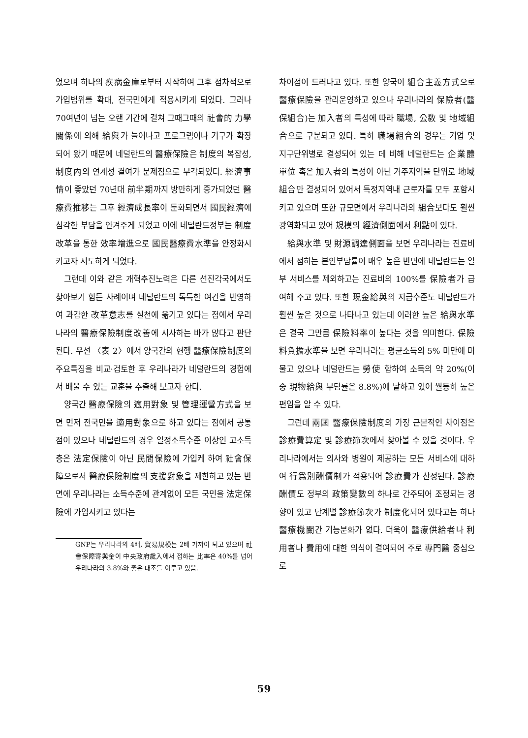었으며 하나의 疾病金庫로부터 시작하여 그후 점차적으로 가입범위를 확대, 전국민에게 적용시키게 되었다. 그러나 70여년이 넘는 오랜 기간에 걸쳐 그때그때의 社會的 力學關係에 의해 給與가 늘어나고 프로그램이나 기구가 확장되어 왔기 때문에 네덜란드의 醫療保險은 制度의 복잡성, 制度內의 연계성 결여가 문제점으로 부각되었다. 經濟事情이 좋았던 70년대 前半期까지 방만하게 증가되었던 醫療費推移는 그후 經濟成長率이 둔화되면서 國民經濟에 심각한 부담을 안겨주게 되었고 이에 네덜란드정부는 制度改革을 통한 效率增進으로 國民醫療費水準을 안정화시키고자 시도하게 되었다.
그런데 이와 같은 개혁추진노력은 다른 선진각국에서도 찾아보기 힘든 사례이며 네덜란드의 독특한 여건을 반영하여 과감한 改革意志를 실천에 옮기고 있다는 점에서 우리나라의 醫療保險制度改善에 시사하는 바가 많다고 판단된다. 우선 〈表 2〉에서 양국간의 현행 醫療保險制度의 주요특징을 비교·검토한 후 우리나라가 네덜란드의 경험에서 배울 수 있는 교훈을 추출해 보고자 한다.
양국간 醫療保險의 適用對象 및 管理運營方式을 보면 먼저 전국민을 適用對象으로 하고 있다는 점에서 공통점이 있으나 네덜란드의 경우 일정소득수준 이상인 고소득층은 法定保險이 아닌 民間保險에 가입케 하여 社會保障으로서 醫療保險制度의 支援對象을 제한하고 있는 반면에 우리나라는 소득수준에 관계없이 모든 국민을 法定保險에 가입시키고 있다는
GNP는 우리나라의 4배, 貿易規模는 2배 가까이 되고 있으며 社會保障寄與金이 中央政府歲入에서 점하는 比率은 40%를 넘어 우리나라의 3.8%와 좋은 대조를 이루고 있음.
차이점이 드러나고 있다. 또한 양국이 組合主義方式으로 醫療保險을 관리운영하고 있으나 우리나라의 保險者(醫保組合)는 加入者의 특성에 따라 職場, 公敎 및 地域組合으로 구분되고 있다. 특히 職場組合의 경우는 기업 및 지구단위별로 결성되어 있는 데 비해 네덜란드는 企業體單位 혹은 加入者의 특성이 아닌 거주지역을 단위로 地域組合만 결성되어 있어서 특정지역내 근로자를 모두 포함시키고 있으며 또한 규모면에서 우리나라의 組合보다도 훨씬 광역화되고 있어 規模의 經濟側面에서 利點이 있다.
給與水準 및 財源調達側面을 보면 우리나라는 진료비에서 점하는 본인부담률이 매우 높은 반면에 네덜란드는 일부 서비스를 제외하고는 진료비의 100%를 保險者가 급여해 주고 있다. 또한 現金給與의 지급수준도 네덜란드가 훨씬 높은 것으로 나타나고 있는데 이러한 높은 給與水準은 결국 그만큼 保險料率이 높다는 것을 의미한다. 保險料負擔水準을 보면 우리나라는 평균소득의 5% 미만에 머물고 있으나 네덜란드는 勞使 합하여 소득의 약 20%(이중 現物給與 부담률은 8.8%)에 달하고 있어 월등히 높은 편임을 알 수 있다.
그런데 兩國 醫療保險制度의 가장 근본적인 차이점은 診療費算定 및 診療節次에서 찾아볼 수 있을 것이다. 우리나라에서는 의사와 병원이 제공하는 모든 서비스에 대하여 行爲別酬價制가 적용되어 診療費가 산정된다. 診療酬價도 정부의 政策變數의 하나로 간주되어 조정되는 경향이 있고 단계별 診療節次가 制度化되어 있다고는 하나 醫療機關간 기능분화가 없다. 더욱이 醫療供給者나 利用者나 費用에 대한 의식이 결여되어 주로 專門醫 중심으로
59